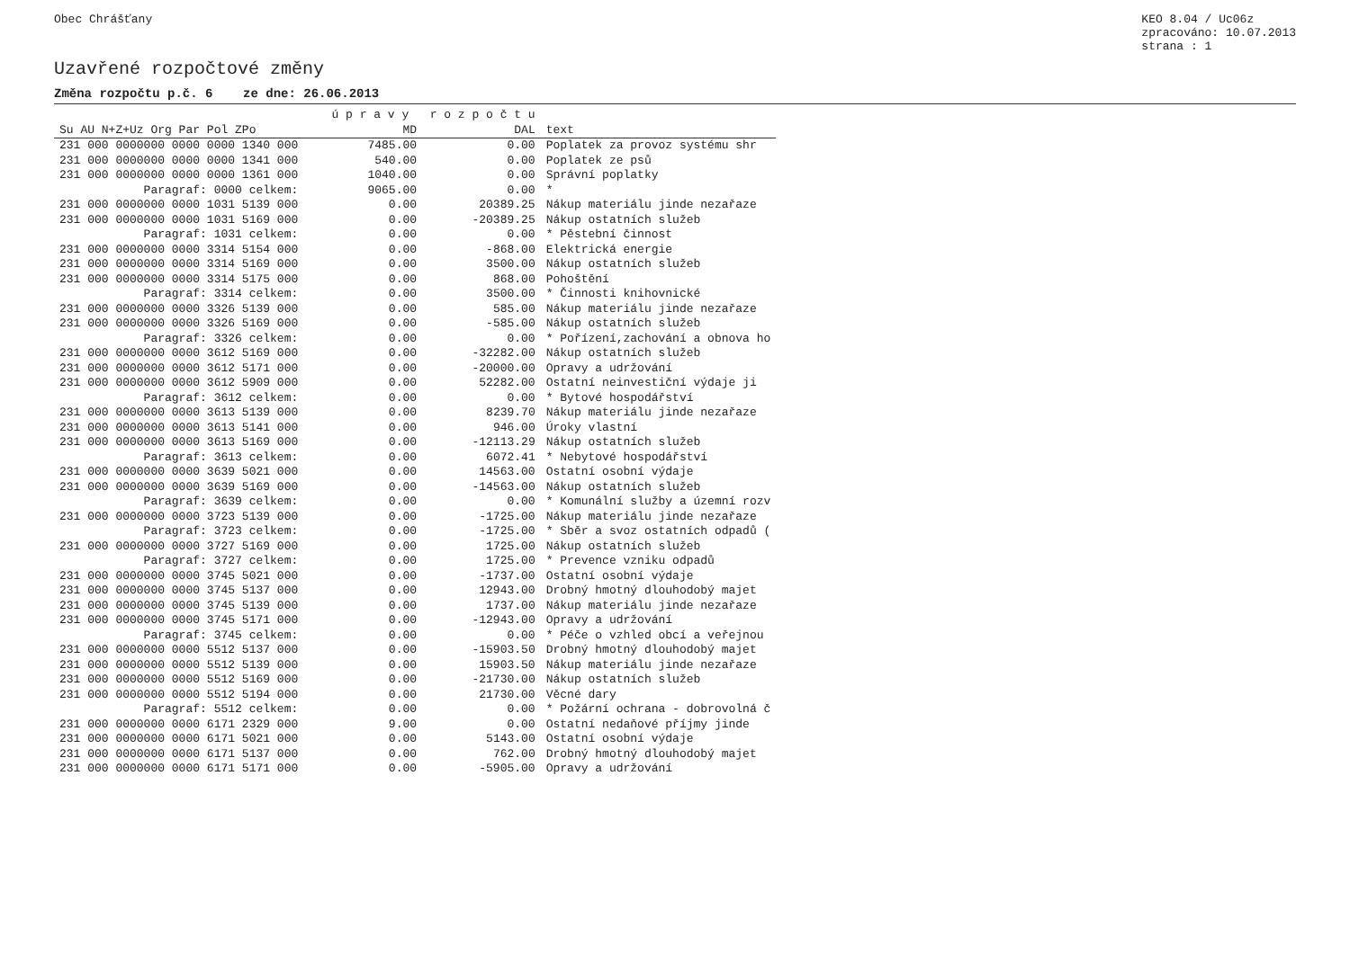Obec Chrášťany KEO 8.04 / Uc06z
zpracováno: 10.07.2013
strana : 1
Uzavřené rozpočtové změny
Změna rozpočtu p.č. 6 ze dne: 26.06.2013
| | | | | | | | ú p r a v y r o z p o č t u | | |
| --- | --- | --- | --- | --- | --- | --- | --- | --- | --- |
| Su AU N+Z+Uz Org Par Pol ZPo | | | | | | | MD | DAL | text |
| 231 000 0000000 0000 0000 1340 000 | | | | | | | 7485.00 | 0.00 | Poplatek za provoz systému shr |
| 231 000 0000000 0000 0000 1341 000 | | | | | | | 540.00 | 0.00 | Poplatek ze psů |
| 231 000 0000000 0000 0000 1361 000 | | | | | | | 1040.00 | 0.00 | Správní poplatky |
| Paragraf: 0000 celkem: | | | | | | | 9065.00 | 0.00 | * |
| 231 000 0000000 0000 1031 5139 000 | | | | | | | 0.00 | 20389.25 | Nákup materiálu jinde nezařaze |
| 231 000 0000000 0000 1031 5169 000 | | | | | | | 0.00 | -20389.25 | Nákup ostatních služeb |
| Paragraf: 1031 celkem: | | | | | | | 0.00 | 0.00 | * Pěstební činnost |
| 231 000 0000000 0000 3314 5154 000 | | | | | | | 0.00 | -868.00 | Elektrická energie |
| 231 000 0000000 0000 3314 5169 000 | | | | | | | 0.00 | 3500.00 | Nákup ostatních služeb |
| 231 000 0000000 0000 3314 5175 000 | | | | | | | 0.00 | 868.00 | Pohoštění |
| Paragraf: 3314 celkem: | | | | | | | 0.00 | 3500.00 | * Činnosti knihovnické |
| 231 000 0000000 0000 3326 5139 000 | | | | | | | 0.00 | 585.00 | Nákup materiálu jinde nezařaze |
| 231 000 0000000 0000 3326 5169 000 | | | | | | | 0.00 | -585.00 | Nákup ostatních služeb |
| Paragraf: 3326 celkem: | | | | | | | 0.00 | 0.00 | * Pořízení,zachování a obnova ho |
| 231 000 0000000 0000 3612 5169 000 | | | | | | | 0.00 | -32282.00 | Nákup ostatních služeb |
| 231 000 0000000 0000 3612 5171 000 | | | | | | | 0.00 | -20000.00 | Opravy a udržování |
| 231 000 0000000 0000 3612 5909 000 | | | | | | | 0.00 | 52282.00 | Ostatní neinvestiční výdaje ji |
| Paragraf: 3612 celkem: | | | | | | | 0.00 | 0.00 | * Bytové hospodářství |
| 231 000 0000000 0000 3613 5139 000 | | | | | | | 0.00 | 8239.70 | Nákup materiálu jinde nezařaze |
| 231 000 0000000 0000 3613 5141 000 | | | | | | | 0.00 | 946.00 | Úroky vlastní |
| 231 000 0000000 0000 3613 5169 000 | | | | | | | 0.00 | -12113.29 | Nákup ostatních služeb |
| Paragraf: 3613 celkem: | | | | | | | 0.00 | 6072.41 | * Nebytové hospodářství |
| 231 000 0000000 0000 3639 5021 000 | | | | | | | 0.00 | 14563.00 | Ostatní osobní výdaje |
| 231 000 0000000 0000 3639 5169 000 | | | | | | | 0.00 | -14563.00 | Nákup ostatních služeb |
| Paragraf: 3639 celkem: | | | | | | | 0.00 | 0.00 | * Komunální služby a územní rozv |
| 231 000 0000000 0000 3723 5139 000 | | | | | | | 0.00 | -1725.00 | Nákup materiálu jinde nezařaze |
| Paragraf: 3723 celkem: | | | | | | | 0.00 | -1725.00 | * Sběr a svoz ostatních odpadů ( |
| 231 000 0000000 0000 3727 5169 000 | | | | | | | 0.00 | 1725.00 | Nákup ostatních služeb |
| Paragraf: 3727 celkem: | | | | | | | 0.00 | 1725.00 | * Prevence vzniku odpadů |
| 231 000 0000000 0000 3745 5021 000 | | | | | | | 0.00 | -1737.00 | Ostatní osobní výdaje |
| 231 000 0000000 0000 3745 5137 000 | | | | | | | 0.00 | 12943.00 | Drobný hmotný dlouhodobý majet |
| 231 000 0000000 0000 3745 5139 000 | | | | | | | 0.00 | 1737.00 | Nákup materiálu jinde nezařaze |
| 231 000 0000000 0000 3745 5171 000 | | | | | | | 0.00 | -12943.00 | Opravy a udržování |
| Paragraf: 3745 celkem: | | | | | | | 0.00 | 0.00 | * Péče o vzhled obcí a veřejnou |
| 231 000 0000000 0000 5512 5137 000 | | | | | | | 0.00 | -15903.50 | Drobný hmotný dlouhodobý majet |
| 231 000 0000000 0000 5512 5139 000 | | | | | | | 0.00 | 15903.50 | Nákup materiálu jinde nezařaze |
| 231 000 0000000 0000 5512 5169 000 | | | | | | | 0.00 | -21730.00 | Nákup ostatních služeb |
| 231 000 0000000 0000 5512 5194 000 | | | | | | | 0.00 | 21730.00 | Věcné dary |
| Paragraf: 5512 celkem: | | | | | | | 0.00 | 0.00 | * Požární ochrana - dobrovolná č |
| 231 000 0000000 0000 6171 2329 000 | | | | | | | 9.00 | 0.00 | Ostatní nedaňové příjmy jinde |
| 231 000 0000000 0000 6171 5021 000 | | | | | | | 0.00 | 5143.00 | Ostatní osobní výdaje |
| 231 000 0000000 0000 6171 5137 000 | | | | | | | 0.00 | 762.00 | Drobný hmotný dlouhodobý majet |
| 231 000 0000000 0000 6171 5171 000 | | | | | | | 0.00 | -5905.00 | Opravy a udržování |